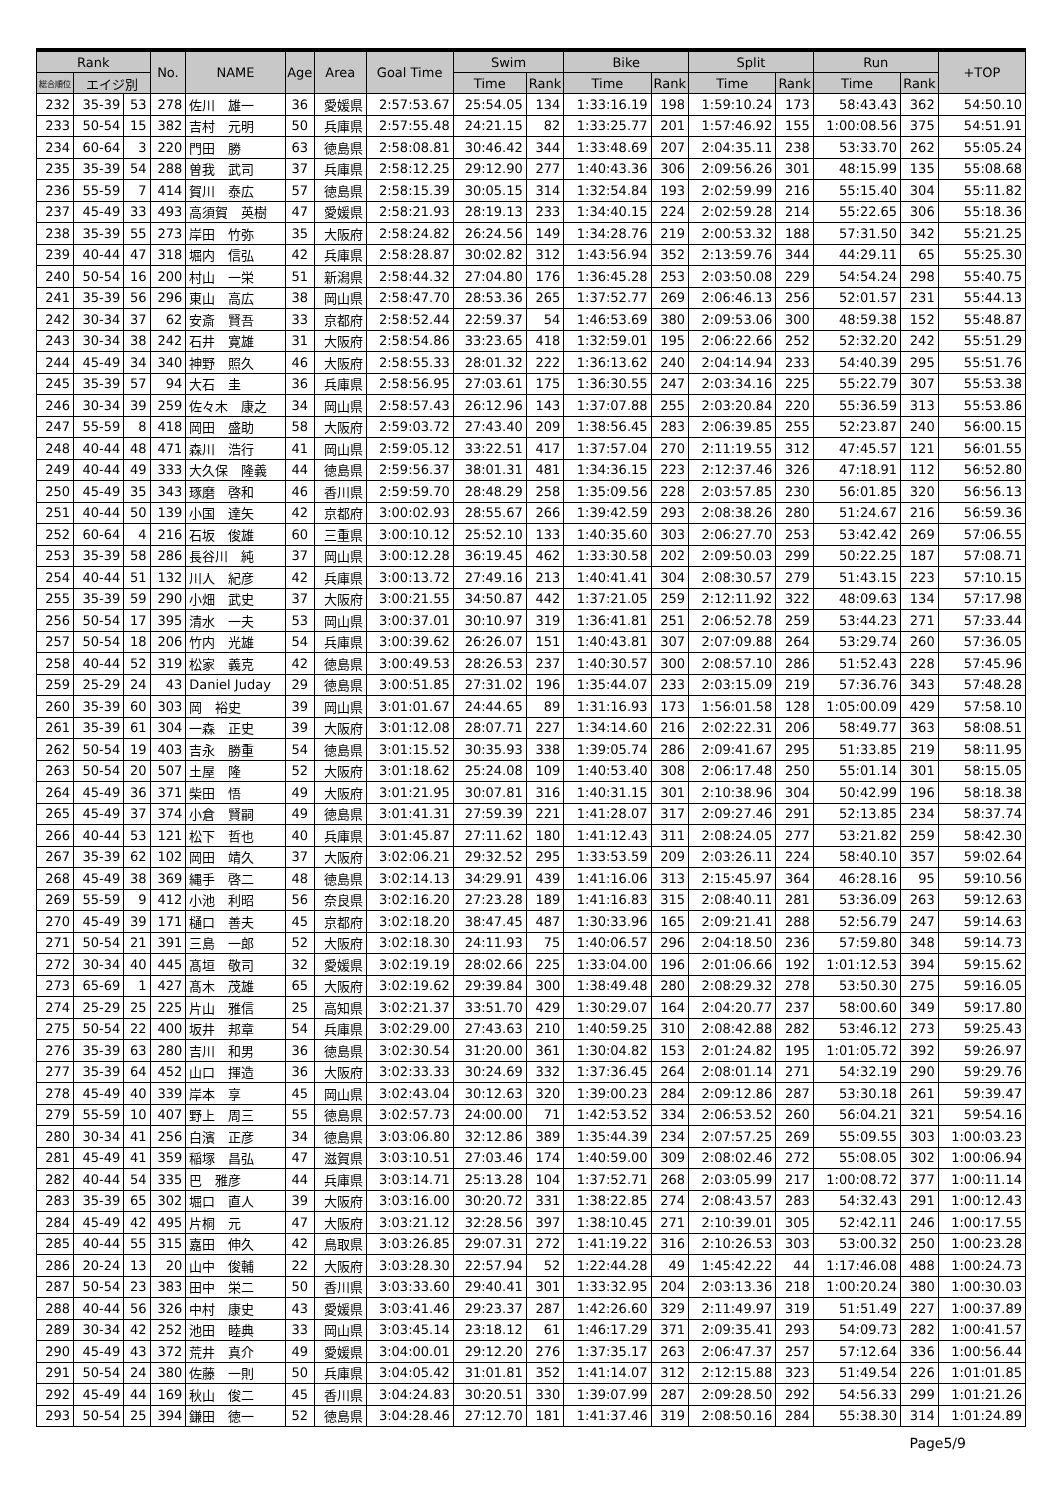| Rank | | | No. | NAME | Age | Area | Goal Time | Swim | | Bike | | Split | | Run | | +TOP |
| --- | --- | --- | --- | --- | --- | --- | --- | --- | --- | --- | --- | --- | --- | --- | --- | --- |
| 総合順位 | エイジ別 | | | | | | | Time | Rank | Time | Rank | Time | Rank | Time | Rank | |
| 232 | 35-39 | 53 | 278 | 佐川 雄一 | 36 | 愛媛県 | 2:57:53.67 | 25:54.05 | 134 | 1:33:16.19 | 198 | 1:59:10.24 | 173 | 58:43.43 | 362 | 54:50.10 |
| 233 | 50-54 | 15 | 382 | 吉村 元明 | 50 | 兵庫県 | 2:57:55.48 | 24:21.15 | 82 | 1:33:25.77 | 201 | 1:57:46.92 | 155 | 1:00:08.56 | 375 | 54:51.91 |
| 234 | 60-64 | 3 | 220 | 門田 勝 | 63 | 徳島県 | 2:58:08.81 | 30:46.42 | 344 | 1:33:48.69 | 207 | 2:04:35.11 | 238 | 53:33.70 | 262 | 55:05.24 |
| 235 | 35-39 | 54 | 288 | 曽我 武司 | 37 | 兵庫県 | 2:58:12.25 | 29:12.90 | 277 | 1:40:43.36 | 306 | 2:09:56.26 | 301 | 48:15.99 | 135 | 55:08.68 |
| 236 | 55-59 | 7 | 414 | 賀川 泰広 | 57 | 徳島県 | 2:58:15.39 | 30:05.15 | 314 | 1:32:54.84 | 193 | 2:02:59.99 | 216 | 55:15.40 | 304 | 55:11.82 |
| 237 | 45-49 | 33 | 493 | 高須賀 英樹 | 47 | 愛媛県 | 2:58:21.93 | 28:19.13 | 233 | 1:34:40.15 | 224 | 2:02:59.28 | 214 | 55:22.65 | 306 | 55:18.36 |
| 238 | 35-39 | 55 | 273 | 岸田 竹弥 | 35 | 大阪府 | 2:58:24.82 | 26:24.56 | 149 | 1:34:28.76 | 219 | 2:00:53.32 | 188 | 57:31.50 | 342 | 55:21.25 |
| 239 | 40-44 | 47 | 318 | 堀内 信弘 | 42 | 兵庫県 | 2:58:28.87 | 30:02.82 | 312 | 1:43:56.94 | 352 | 2:13:59.76 | 344 | 44:29.11 | 65 | 55:25.30 |
| 240 | 50-54 | 16 | 200 | 村山 一栄 | 51 | 新潟県 | 2:58:44.32 | 27:04.80 | 176 | 1:36:45.28 | 253 | 2:03:50.08 | 229 | 54:54.24 | 298 | 55:40.75 |
| 241 | 35-39 | 56 | 296 | 東山 高広 | 38 | 岡山県 | 2:58:47.70 | 28:53.36 | 265 | 1:37:52.77 | 269 | 2:06:46.13 | 256 | 52:01.57 | 231 | 55:44.13 |
| 242 | 30-34 | 37 | 62 | 安斎 賢吾 | 33 | 京都府 | 2:58:52.44 | 22:59.37 | 54 | 1:46:53.69 | 380 | 2:09:53.06 | 300 | 48:59.38 | 152 | 55:48.87 |
| 243 | 30-34 | 38 | 242 | 石井 寛雄 | 31 | 大阪府 | 2:58:54.86 | 33:23.65 | 418 | 1:32:59.01 | 195 | 2:06:22.66 | 252 | 52:32.20 | 242 | 55:51.29 |
| 244 | 45-49 | 34 | 340 | 神野 照久 | 46 | 大阪府 | 2:58:55.33 | 28:01.32 | 222 | 1:36:13.62 | 240 | 2:04:14.94 | 233 | 54:40.39 | 295 | 55:51.76 |
| 245 | 35-39 | 57 | 94 | 大石 圭 | 36 | 兵庫県 | 2:58:56.95 | 27:03.61 | 175 | 1:36:30.55 | 247 | 2:03:34.16 | 225 | 55:22.79 | 307 | 55:53.38 |
| 246 | 30-34 | 39 | 259 | 佐々木 康之 | 34 | 岡山県 | 2:58:57.43 | 26:12.96 | 143 | 1:37:07.88 | 255 | 2:03:20.84 | 220 | 55:36.59 | 313 | 55:53.86 |
| 247 | 55-59 | 8 | 418 | 岡田 盛助 | 58 | 大阪府 | 2:59:03.72 | 27:43.40 | 209 | 1:38:56.45 | 283 | 2:06:39.85 | 255 | 52:23.87 | 240 | 56:00.15 |
| 248 | 40-44 | 48 | 471 | 森川 浩行 | 41 | 岡山県 | 2:59:05.12 | 33:22.51 | 417 | 1:37:57.04 | 270 | 2:11:19.55 | 312 | 47:45.57 | 121 | 56:01.55 |
| 249 | 40-44 | 49 | 333 | 大久保 隆義 | 44 | 徳島県 | 2:59:56.37 | 38:01.31 | 481 | 1:34:36.15 | 223 | 2:12:37.46 | 326 | 47:18.91 | 112 | 56:52.80 |
| 250 | 45-49 | 35 | 343 | 琢磨 啓和 | 46 | 香川県 | 2:59:59.70 | 28:48.29 | 258 | 1:35:09.56 | 228 | 2:03:57.85 | 230 | 56:01.85 | 320 | 56:56.13 |
| 251 | 40-44 | 50 | 139 | 小国 達矢 | 42 | 京都府 | 3:00:02.93 | 28:55.67 | 266 | 1:39:42.59 | 293 | 2:08:38.26 | 280 | 51:24.67 | 216 | 56:59.36 |
| 252 | 60-64 | 4 | 216 | 石坂 俊雄 | 60 | 三重県 | 3:00:10.12 | 25:52.10 | 133 | 1:40:35.60 | 303 | 2:06:27.70 | 253 | 53:42.42 | 269 | 57:06.55 |
| 253 | 35-39 | 58 | 286 | 長谷川 純 | 37 | 岡山県 | 3:00:12.28 | 36:19.45 | 462 | 1:33:30.58 | 202 | 2:09:50.03 | 299 | 50:22.25 | 187 | 57:08.71 |
| 254 | 40-44 | 51 | 132 | 川人 紀彦 | 42 | 兵庫県 | 3:00:13.72 | 27:49.16 | 213 | 1:40:41.41 | 304 | 2:08:30.57 | 279 | 51:43.15 | 223 | 57:10.15 |
| 255 | 35-39 | 59 | 290 | 小畑 武史 | 37 | 大阪府 | 3:00:21.55 | 34:50.87 | 442 | 1:37:21.05 | 259 | 2:12:11.92 | 322 | 48:09.63 | 134 | 57:17.98 |
| 256 | 50-54 | 17 | 395 | 清水 一夫 | 53 | 岡山県 | 3:00:37.01 | 30:10.97 | 319 | 1:36:41.81 | 251 | 2:06:52.78 | 259 | 53:44.23 | 271 | 57:33.44 |
| 257 | 50-54 | 18 | 206 | 竹内 光雄 | 54 | 兵庫県 | 3:00:39.62 | 26:26.07 | 151 | 1:40:43.81 | 307 | 2:07:09.88 | 264 | 53:29.74 | 260 | 57:36.05 |
| 258 | 40-44 | 52 | 319 | 松家 義克 | 42 | 徳島県 | 3:00:49.53 | 28:26.53 | 237 | 1:40:30.57 | 300 | 2:08:57.10 | 286 | 51:52.43 | 228 | 57:45.96 |
| 259 | 25-29 | 24 | 43 | Daniel Juday | 29 | 徳島県 | 3:00:51.85 | 27:31.02 | 196 | 1:35:44.07 | 233 | 2:03:15.09 | 219 | 57:36.76 | 343 | 57:48.28 |
| 260 | 35-39 | 60 | 303 | 岡 裕史 | 39 | 岡山県 | 3:01:01.67 | 24:44.65 | 89 | 1:31:16.93 | 173 | 1:56:01.58 | 128 | 1:05:00.09 | 429 | 57:58.10 |
| 261 | 35-39 | 61 | 304 | 一森 正史 | 39 | 大阪府 | 3:01:12.08 | 28:07.71 | 227 | 1:34:14.60 | 216 | 2:02:22.31 | 206 | 58:49.77 | 363 | 58:08.51 |
| 262 | 50-54 | 19 | 403 | 吉永 勝重 | 54 | 徳島県 | 3:01:15.52 | 30:35.93 | 338 | 1:39:05.74 | 286 | 2:09:41.67 | 295 | 51:33.85 | 219 | 58:11.95 |
| 263 | 50-54 | 20 | 507 | 土屋 隆 | 52 | 大阪府 | 3:01:18.62 | 25:24.08 | 109 | 1:40:53.40 | 308 | 2:06:17.48 | 250 | 55:01.14 | 301 | 58:15.05 |
| 264 | 45-49 | 36 | 371 | 柴田 悟 | 49 | 大阪府 | 3:01:21.95 | 30:07.81 | 316 | 1:40:31.15 | 301 | 2:10:38.96 | 304 | 50:42.99 | 196 | 58:18.38 |
| 265 | 45-49 | 37 | 374 | 小倉 賢嗣 | 49 | 徳島県 | 3:01:41.31 | 27:59.39 | 221 | 1:41:28.07 | 317 | 2:09:27.46 | 291 | 52:13.85 | 234 | 58:37.74 |
| 266 | 40-44 | 53 | 121 | 松下 哲也 | 40 | 兵庫県 | 3:01:45.87 | 27:11.62 | 180 | 1:41:12.43 | 311 | 2:08:24.05 | 277 | 53:21.82 | 259 | 58:42.30 |
| 267 | 35-39 | 62 | 102 | 岡田 靖久 | 37 | 大阪府 | 3:02:06.21 | 29:32.52 | 295 | 1:33:53.59 | 209 | 2:03:26.11 | 224 | 58:40.10 | 357 | 59:02.64 |
| 268 | 45-49 | 38 | 369 | 縄手 啓二 | 48 | 徳島県 | 3:02:14.13 | 34:29.91 | 439 | 1:41:16.06 | 313 | 2:15:45.97 | 364 | 46:28.16 | 95 | 59:10.56 |
| 269 | 55-59 | 9 | 412 | 小池 利昭 | 56 | 奈良県 | 3:02:16.20 | 27:23.28 | 189 | 1:41:16.83 | 315 | 2:08:40.11 | 281 | 53:36.09 | 263 | 59:12.63 |
| 270 | 45-49 | 39 | 171 | 樋口 善夫 | 45 | 京都府 | 3:02:18.20 | 38:47.45 | 487 | 1:30:33.96 | 165 | 2:09:21.41 | 288 | 52:56.79 | 247 | 59:14.63 |
| 271 | 50-54 | 21 | 391 | 三島 一郎 | 52 | 大阪府 | 3:02:18.30 | 24:11.93 | 75 | 1:40:06.57 | 296 | 2:04:18.50 | 236 | 57:59.80 | 348 | 59:14.73 |
| 272 | 30-34 | 40 | 445 | 髙垣 敬司 | 32 | 愛媛県 | 3:02:19.19 | 28:02.66 | 225 | 1:33:04.00 | 196 | 2:01:06.66 | 192 | 1:01:12.53 | 394 | 59:15.62 |
| 273 | 65-69 | 1 | 427 | 髙木 茂雄 | 65 | 大阪府 | 3:02:19.62 | 29:39.84 | 300 | 1:38:49.48 | 280 | 2:08:29.32 | 278 | 53:50.30 | 275 | 59:16.05 |
| 274 | 25-29 | 25 | 225 | 片山 雅信 | 25 | 高知県 | 3:02:21.37 | 33:51.70 | 429 | 1:30:29.07 | 164 | 2:04:20.77 | 237 | 58:00.60 | 349 | 59:17.80 |
| 275 | 50-54 | 22 | 400 | 坂井 邦章 | 54 | 兵庫県 | 3:02:29.00 | 27:43.63 | 210 | 1:40:59.25 | 310 | 2:08:42.88 | 282 | 53:46.12 | 273 | 59:25.43 |
| 276 | 35-39 | 63 | 280 | 吉川 和男 | 36 | 徳島県 | 3:02:30.54 | 31:20.00 | 361 | 1:30:04.82 | 153 | 2:01:24.82 | 195 | 1:01:05.72 | 392 | 59:26.97 |
| 277 | 35-39 | 64 | 452 | 山口 揮造 | 36 | 大阪府 | 3:02:33.33 | 30:24.69 | 332 | 1:37:36.45 | 264 | 2:08:01.14 | 271 | 54:32.19 | 290 | 59:29.76 |
| 278 | 45-49 | 40 | 339 | 岸本 享 | 45 | 岡山県 | 3:02:43.04 | 30:12.63 | 320 | 1:39:00.23 | 284 | 2:09:12.86 | 287 | 53:30.18 | 261 | 59:39.47 |
| 279 | 55-59 | 10 | 407 | 野上 周三 | 55 | 徳島県 | 3:02:57.73 | 24:00.00 | 71 | 1:42:53.52 | 334 | 2:06:53.52 | 260 | 56:04.21 | 321 | 59:54.16 |
| 280 | 30-34 | 41 | 256 | 白濱 正彦 | 34 | 徳島県 | 3:03:06.80 | 32:12.86 | 389 | 1:35:44.39 | 234 | 2:07:57.25 | 269 | 55:09.55 | 303 | 1:00:03.23 |
| 281 | 45-49 | 41 | 359 | 稲塚 昌弘 | 47 | 滋賀県 | 3:03:10.51 | 27:03.46 | 174 | 1:40:59.00 | 309 | 2:08:02.46 | 272 | 55:08.05 | 302 | 1:00:06.94 |
| 282 | 40-44 | 54 | 335 | 巴 雅彦 | 44 | 兵庫県 | 3:03:14.71 | 25:13.28 | 104 | 1:37:52.71 | 268 | 2:03:05.99 | 217 | 1:00:08.72 | 377 | 1:00:11.14 |
| 283 | 35-39 | 65 | 302 | 堀口 直人 | 39 | 大阪府 | 3:03:16.00 | 30:20.72 | 331 | 1:38:22.85 | 274 | 2:08:43.57 | 283 | 54:32.43 | 291 | 1:00:12.43 |
| 284 | 45-49 | 42 | 495 | 片桐 元 | 47 | 大阪府 | 3:03:21.12 | 32:28.56 | 397 | 1:38:10.45 | 271 | 2:10:39.01 | 305 | 52:42.11 | 246 | 1:00:17.55 |
| 285 | 40-44 | 55 | 315 | 嘉田 伸久 | 42 | 鳥取県 | 3:03:26.85 | 29:07.31 | 272 | 1:41:19.22 | 316 | 2:10:26.53 | 303 | 53:00.32 | 250 | 1:00:23.28 |
| 286 | 20-24 | 13 | 20 | 山中 俊輔 | 22 | 大阪府 | 3:03:28.30 | 22:57.94 | 52 | 1:22:44.28 | 49 | 1:45:42.22 | 44 | 1:17:46.08 | 488 | 1:00:24.73 |
| 287 | 50-54 | 23 | 383 | 田中 栄二 | 50 | 香川県 | 3:03:33.60 | 29:40.41 | 301 | 1:33:32.95 | 204 | 2:03:13.36 | 218 | 1:00:20.24 | 380 | 1:00:30.03 |
| 288 | 40-44 | 56 | 326 | 中村 康史 | 43 | 愛媛県 | 3:03:41.46 | 29:23.37 | 287 | 1:42:26.60 | 329 | 2:11:49.97 | 319 | 51:51.49 | 227 | 1:00:37.89 |
| 289 | 30-34 | 42 | 252 | 池田 睦典 | 33 | 岡山県 | 3:03:45.14 | 23:18.12 | 61 | 1:46:17.29 | 371 | 2:09:35.41 | 293 | 54:09.73 | 282 | 1:00:41.57 |
| 290 | 45-49 | 43 | 372 | 荒井 真介 | 49 | 愛媛県 | 3:04:00.01 | 29:12.20 | 276 | 1:37:35.17 | 263 | 2:06:47.37 | 257 | 57:12.64 | 336 | 1:00:56.44 |
| 291 | 50-54 | 24 | 380 | 佐藤 一則 | 50 | 兵庫県 | 3:04:05.42 | 31:01.81 | 352 | 1:41:14.07 | 312 | 2:12:15.88 | 323 | 51:49.54 | 226 | 1:01:01.85 |
| 292 | 45-49 | 44 | 169 | 秋山 俊二 | 45 | 香川県 | 3:04:24.83 | 30:20.51 | 330 | 1:39:07.99 | 287 | 2:09:28.50 | 292 | 54:56.33 | 299 | 1:01:21.26 |
| 293 | 50-54 | 25 | 394 | 鎌田 徳一 | 52 | 徳島県 | 3:04:28.46 | 27:12.70 | 181 | 1:41:37.46 | 319 | 2:08:50.16 | 284 | 55:38.30 | 314 | 1:01:24.89 |
Page5/9